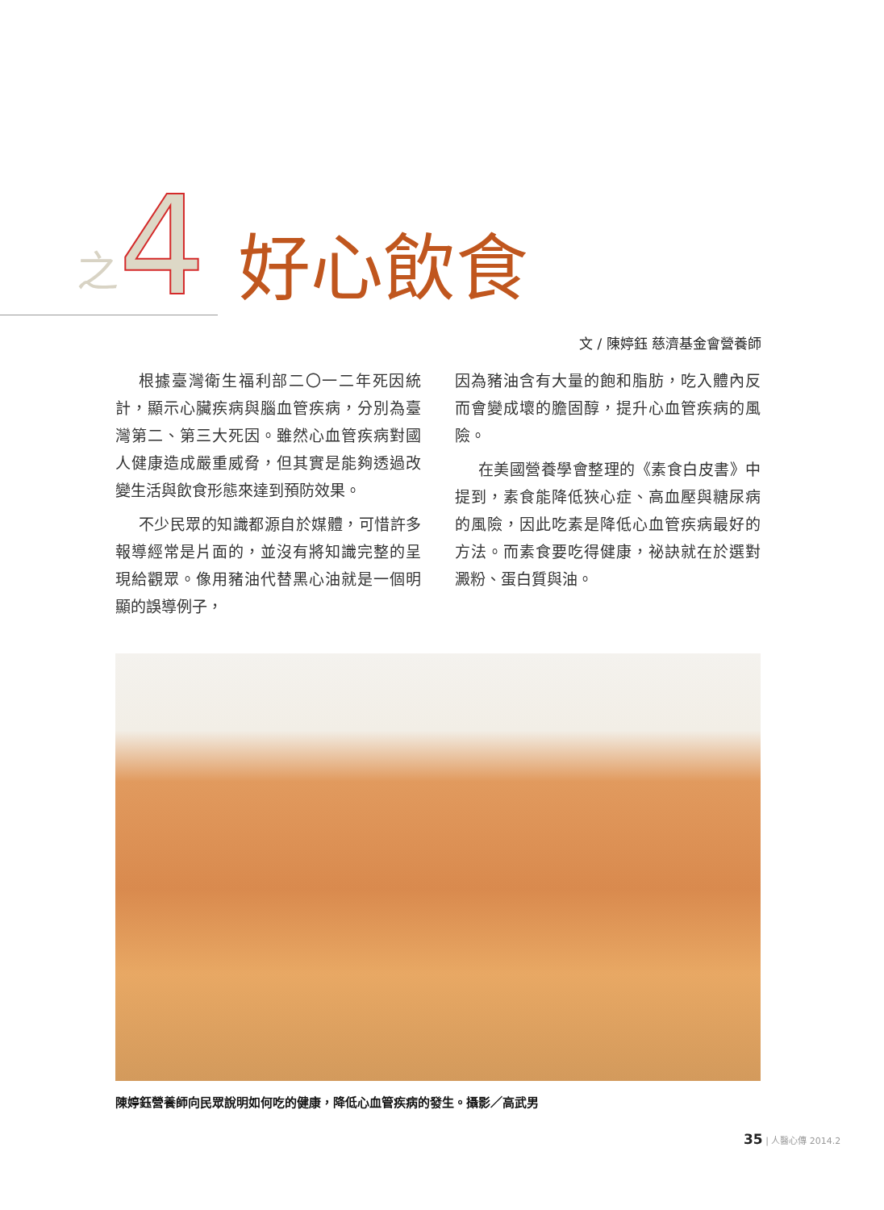之 4 好心飲食
文 / 陳婷鈺 慈濟基金會營養師
根據臺灣衛生福利部二〇一二年死因統計，顯示心臟疾病與腦血管疾病，分別為臺灣第二、第三大死因。雖然心血管疾病對國人健康造成嚴重威脅，但其實是能夠透過改變生活與飲食形態來達到預防效果。
不少民眾的知識都源自於媒體，可惜許多報導經常是片面的，並沒有將知識完整的呈現給觀眾。像用豬油代替黑心油就是一個明顯的誤導例子，
因為豬油含有大量的飽和脂肪，吃入體內反而會變成壞的膽固醇，提升心血管疾病的風險。
在美國營養學會整理的《素食白皮書》中提到，素食能降低狹心症、高血壓與糖尿病的風險，因此吃素是降低心血管疾病最好的方法。而素食要吃得健康，祕訣就在於選對澱粉、蛋白質與油。
陳婷鈺營養師向民眾說明如何吃的健康，降低心血管疾病的發生。攝影／高武男
35 | 人醫心傳 2014.2